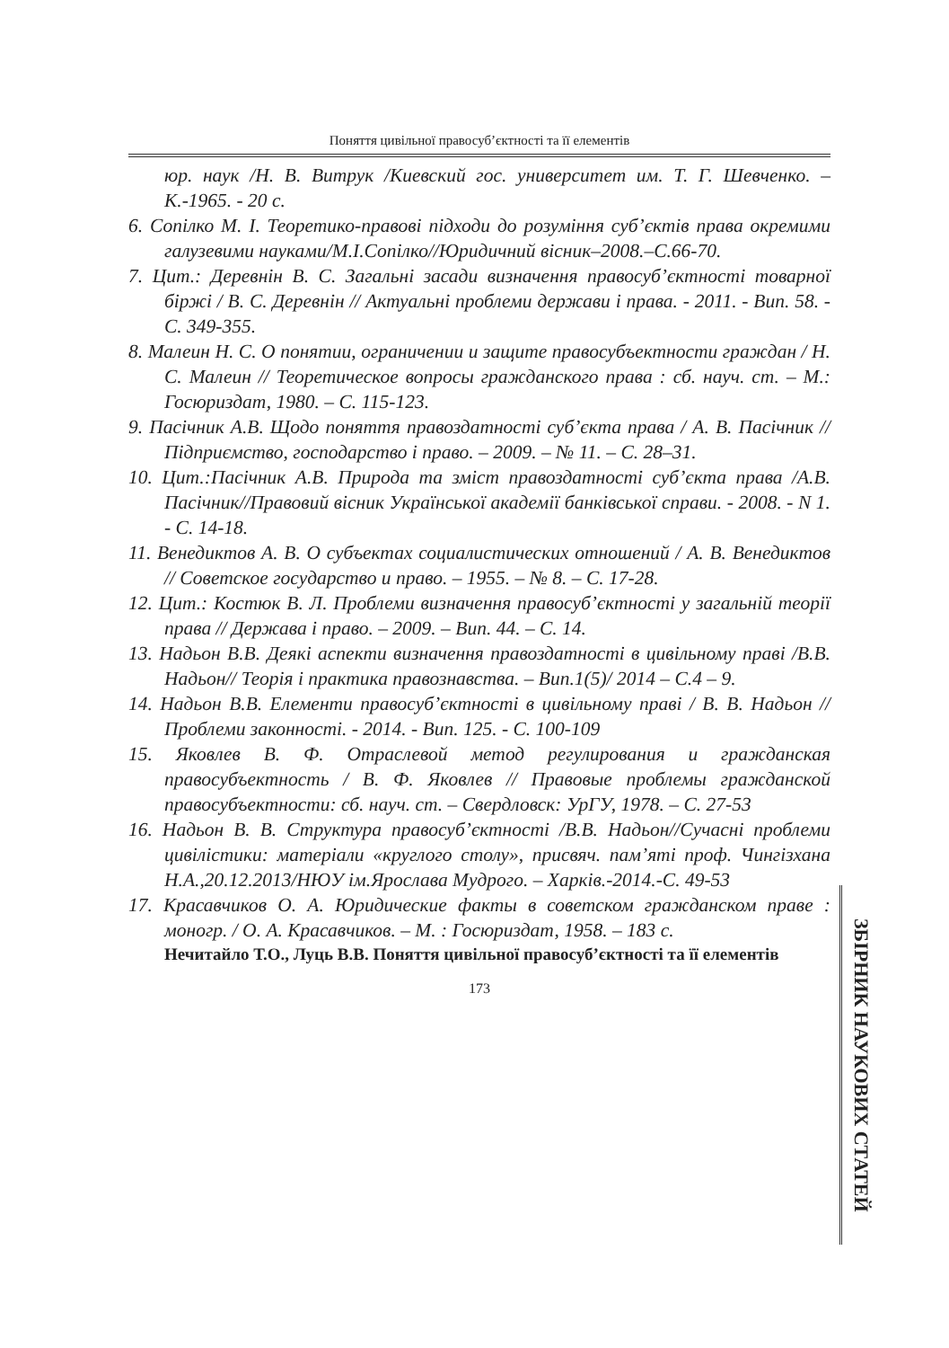Поняття цивільної правосуб’єктності та її елементів
юр. наук /Н. В. Витрук /Киевский гос. университет им. Т. Г. Шевченко. – К.-1965. - 20 с.
6. Сопілко М. І. Теоретико-правові підходи до розуміння суб’єктів права окремими галузевими науками/М.І.Сопілко//Юридичний вісник–2008.–С.66-70.
7. Цит.: Деревнін В. С. Загальні засади визначення правосуб’єктності товарної біржі / В. С. Деревнін // Актуальні проблеми держави і права. - 2011. - Вип. 58. - С. 349-355.
8. Малеин Н. С. О понятии, ограничении и защите правосубъектности граждан / Н. С. Малеин // Теоретическое вопросы гражданского права : сб. науч. ст. – М.: Госюриздат, 1980. – С. 115-123.
9. Пасічник А.В. Щодо поняття правоздатності суб’єкта права / А. В. Пасічник // Підприємство, господарство і право. – 2009. – № 11. – С. 28–31.
10. Цит.:Пасічник А.В. Природа та зміст правоздатності суб’єкта права /А.В. Пасічник//Правовий вісник Української академії банківської справи. - 2008. - N 1. - С. 14-18.
11. Венедиктов А. В. О субъектах социалистических отношений / А. В. Венедиктов // Советское государство и право. – 1955. – № 8. – С. 17-28.
12. Цит.: Костюк В. Л. Проблеми визначення правосуб’єктності у загальній теорії права // Держава і право. – 2009. – Вип. 44. – С. 14.
13. Надьон В.В. Деякі аспекти визначення правоздатності в цивільному праві /В.В. Надьон// Теорія і практика правознавства. – Вип.1(5)/ 2014 – С.4 – 9.
14. Надьон В.В. Елементи правосуб’єктності в цивільному праві / В. В. Надьон // Проблеми законності. - 2014. - Вип. 125. - С. 100-109
15. Яковлев В. Ф. Отраслевой метод регулирования и гражданская правосубъектность / В. Ф. Яковлев // Правовые проблемы гражданской правосубъектности: сб. науч. ст. – Свердловск: УрГУ, 1978. – С. 27-53
16. Надьон В. В. Структура правосуб’єктності /В.В. Надьон//Сучасні проблеми цивілістики: матеріали «круглого столу», присвяч. пам’яті проф. Чингізхана Н.А.,20.12.2013/НЮУ ім.Ярослава Мудрого. – Харків.-2014.-С. 49-53
17. Красавчиков О. А. Юридические факты в советском гражданском праве : моногр. / О. А. Красавчиков. – М. : Госюриздат, 1958. – 183 с.
Нечитайло Т.О., Луць В.В. Поняття цивільної правосуб’єктності та її елементів
173
ЗБІРНИК НАУКОВИХ СТАТЕЙ